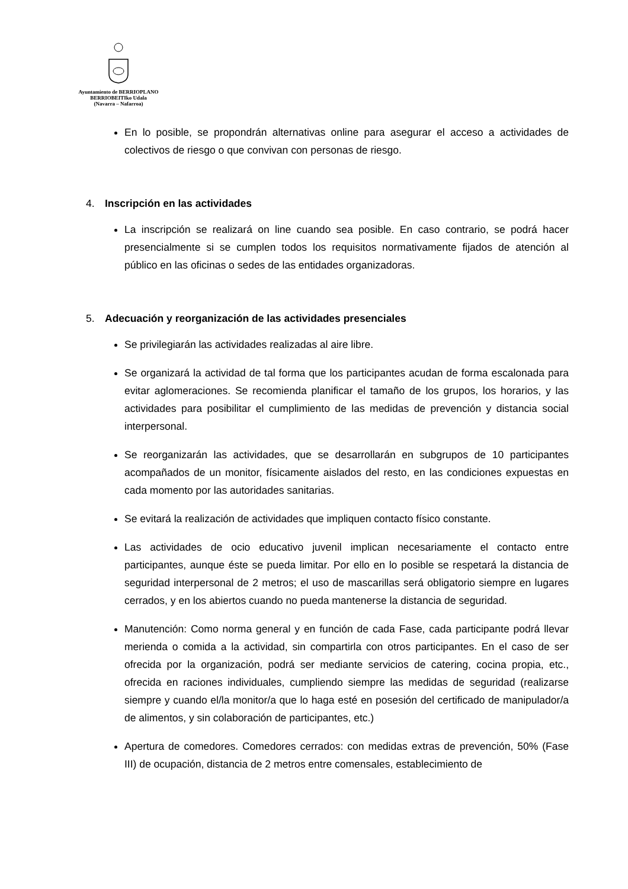Ayuntamiento de BERRIOPLANO
BERRIOBEITIko Udala
(Navarra – Nafarroa)
En lo posible, se propondrán alternativas online para asegurar el acceso a actividades de colectivos de riesgo o que convivan con personas de riesgo.
4. Inscripción en las actividades
La inscripción se realizará on line cuando sea posible. En caso contrario, se podrá hacer presencialmente si se cumplen todos los requisitos normativamente fijados de atención al público en las oficinas o sedes de las entidades organizadoras.
5. Adecuación y reorganización de las actividades presenciales
Se privilegiarán las actividades realizadas al aire libre.
Se organizará la actividad de tal forma que los participantes acudan de forma escalonada para evitar aglomeraciones. Se recomienda planificar el tamaño de los grupos, los horarios, y las actividades para posibilitar el cumplimiento de las medidas de prevención y distancia social interpersonal.
Se reorganizarán las actividades, que se desarrollarán en subgrupos de 10 participantes acompañados de un monitor, físicamente aislados del resto, en las condiciones expuestas en cada momento por las autoridades sanitarias.
Se evitará la realización de actividades que impliquen contacto físico constante.
Las actividades de ocio educativo juvenil implican necesariamente el contacto entre participantes, aunque éste se pueda limitar. Por ello en lo posible se respetará la distancia de seguridad interpersonal de 2 metros; el uso de mascarillas será obligatorio siempre en lugares cerrados, y en los abiertos cuando no pueda mantenerse la distancia de seguridad.
Manutención: Como norma general y en función de cada Fase, cada participante podrá llevar merienda o comida a la actividad, sin compartirla con otros participantes. En el caso de ser ofrecida por la organización, podrá ser mediante servicios de catering, cocina propia, etc., ofrecida en raciones individuales, cumpliendo siempre las medidas de seguridad (realizarse siempre y cuando el/la monitor/a que lo haga esté en posesión del certificado de manipulador/a de alimentos, y sin colaboración de participantes, etc.)
Apertura de comedores. Comedores cerrados: con medidas extras de prevención, 50% (Fase III) de ocupación, distancia de 2 metros entre comensales, establecimiento de